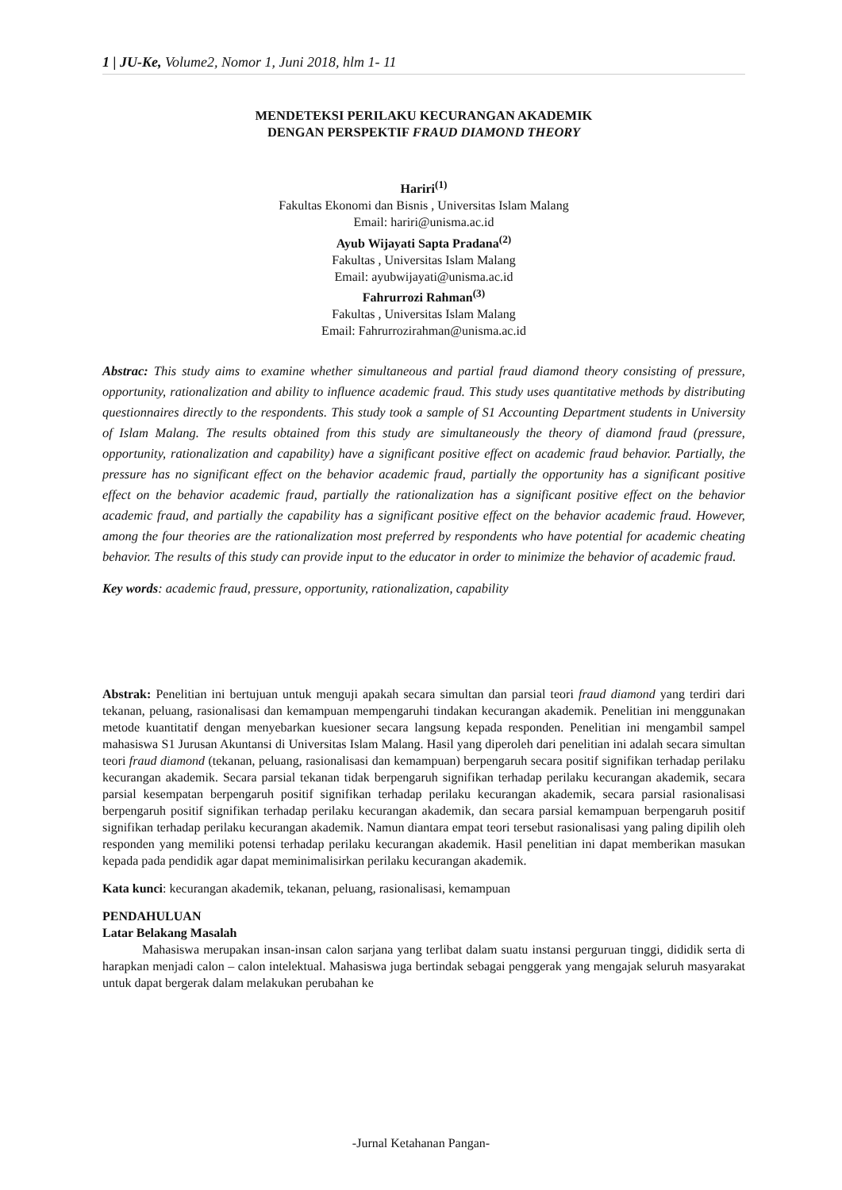1 | JU-Ke, Volume2, Nomor 1, Juni 2018, hlm 1- 11
MENDETEKSI PERILAKU KECURANGAN AKADEMIK
DENGAN PERSPEKTIF FRAUD DIAMOND THEORY
Hariri<sup>(1)</sup>
Fakultas Ekonomi dan Bisnis , Universitas Islam Malang
Email: hariri@unisma.ac.id
Ayub Wijayati Sapta Pradana<sup>(2)</sup>
Fakultas , Universitas Islam Malang
Email: ayubwijayati@unisma.ac.id
Fahrurrozi Rahman<sup>(3)</sup>
Fakultas , Universitas Islam Malang
Email: Fahrurrozirahman@unisma.ac.id
Abstrac: This study aims to examine whether simultaneous and partial fraud diamond theory consisting of pressure, opportunity, rationalization and ability to influence academic fraud. This study uses quantitative methods by distributing questionnaires directly to the respondents. This study took a sample of S1 Accounting Department students in University of Islam Malang. The results obtained from this study are simultaneously the theory of diamond fraud (pressure, opportunity, rationalization and capability) have a significant positive effect on academic fraud behavior. Partially, the pressure has no significant effect on the behavior academic fraud, partially the opportunity has a significant positive effect on the behavior academic fraud, partially the rationalization has a significant positive effect on the behavior academic fraud, and partially the capability has a significant positive effect on the behavior academic fraud. However, among the four theories are the rationalization most preferred by respondents who have potential for academic cheating behavior. The results of this study can provide input to the educator in order to minimize the behavior of academic fraud.
Key words: academic fraud, pressure, opportunity, rationalization, capability
Abstrak: Penelitian ini bertujuan untuk menguji apakah secara simultan dan parsial teori fraud diamond yang terdiri dari tekanan, peluang, rasionalisasi dan kemampuan mempengaruhi tindakan kecurangan akademik. Penelitian ini menggunakan metode kuantitatif dengan menyebarkan kuesioner secara langsung kepada responden. Penelitian ini mengambil sampel mahasiswa S1 Jurusan Akuntansi di Universitas Islam Malang. Hasil yang diperoleh dari penelitian ini adalah secara simultan teori fraud diamond (tekanan, peluang, rasionalisasi dan kemampuan) berpengaruh secara positif signifikan terhadap perilaku kecurangan akademik. Secara parsial tekanan tidak berpengaruh signifikan terhadap perilaku kecurangan akademik, secara parsial kesempatan berpengaruh positif signifikan terhadap perilaku kecurangan akademik, secara parsial rasionalisasi berpengaruh positif signifikan terhadap perilaku kecurangan akademik, dan secara parsial kemampuan berpengaruh positif signifikan terhadap perilaku kecurangan akademik. Namun diantara empat teori tersebut rasionalisasi yang paling dipilih oleh responden yang memiliki potensi terhadap perilaku kecurangan akademik. Hasil penelitian ini dapat memberikan masukan kepada pada pendidik agar dapat meminimalisirkan perilaku kecurangan akademik.
Kata kunci: kecurangan akademik, tekanan, peluang, rasionalisasi, kemampuan
PENDAHULUAN
Latar Belakang Masalah
Mahasiswa merupakan insan-insan calon sarjana yang terlibat dalam suatu instansi perguruan tinggi, dididik serta di harapkan menjadi calon – calon intelektual. Mahasiswa juga bertindak sebagai penggerak yang mengajak seluruh masyarakat untuk dapat bergerak dalam melakukan perubahan ke
-Jurnal Ketahanan Pangan-